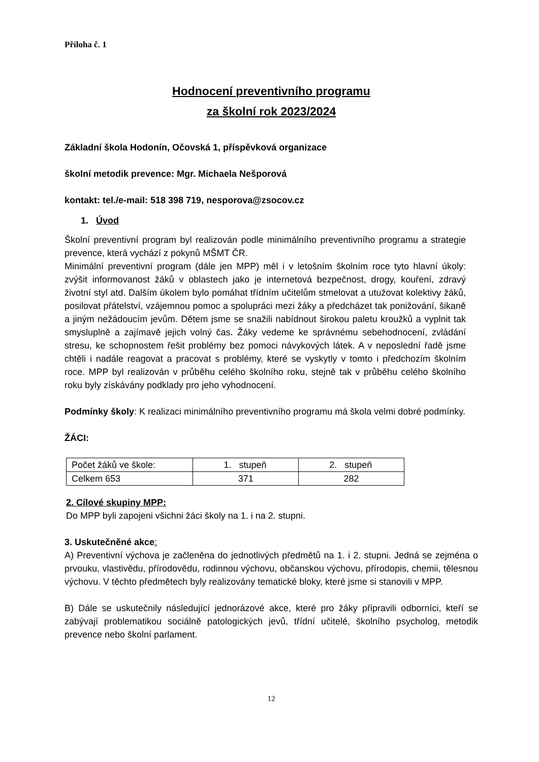Příloha č. 1
Hodnocení preventivního programu
za školní rok 2023/2024
Základní škola Hodonín, Očovská 1, příspěvková organizace
školní metodik prevence: Mgr. Michaela Nešporová
kontakt: tel./e-mail: 518 398 719, nesporova@zsocov.cz
1. Úvod
Školní preventivní program byl realizován podle minimálního preventivního programu a strategie prevence, která vychází z pokynů MŠMT ČR.
Minimální preventivní program (dále jen MPP) měl i v letošním školním roce tyto hlavní úkoly: zvýšit informovanost žáků v oblastech jako je internetová bezpečnost, drogy, kouření, zdravý životní styl atd. Dalším úkolem bylo pomáhat třídním učitelům stmelovat a utužovat kolektivy žáků, posilovat přátelství, vzájemnou pomoc a spolupráci mezi žáky a předcházet tak ponižování, šikaně a jiným nežádoucím jevům. Dětem jsme se snažili nabídnout širokou paletu kroužků a vyplnit tak smysluplně a zajímavě jejich volný čas. Žáky vedeme ke správnému sebehodnocení, zvládání stresu, ke schopnostem řešit problémy bez pomoci návykových látek. A v neposlední řadě jsme chtěli i nadále reagovat a pracovat s problémy, které se vyskytly v tomto i předchozím školním roce. MPP byl realizován v průběhu celého školního roku, stejně tak v průběhu celého školního roku byly získávány podklady pro jeho vyhodnocení.
Podmínky školy: K realizaci minimálního preventivního programu má škola velmi dobré podmínky.
ŽÁCI:
| Počet žáků ve škole: | 1. stupeň | 2. stupeň |
| Celkem 653 | 371 | 282 |
2. Cílové skupiny MPP:
Do MPP byli zapojeni všichni žáci školy na 1. i na 2. stupni.
3. Uskutečněné akce:
A) Preventivní výchova je začleněna do jednotlivých předmětů na 1. i 2. stupni. Jedná se zejména o prvouku, vlastivědu, přírodovědu, rodinnou výchovu, občanskou výchovu, přírodopis, chemii, tělesnou výchovu. V těchto předmětech byly realizovány tematické bloky, které jsme si stanovili v MPP.
B) Dále se uskutečnily následující jednorázové akce, které pro žáky připravili odborníci, kteří se zabývají problematikou sociálně patologických jevů, třídní učitelé, školního psycholog, metodik prevence nebo školní parlament.
12